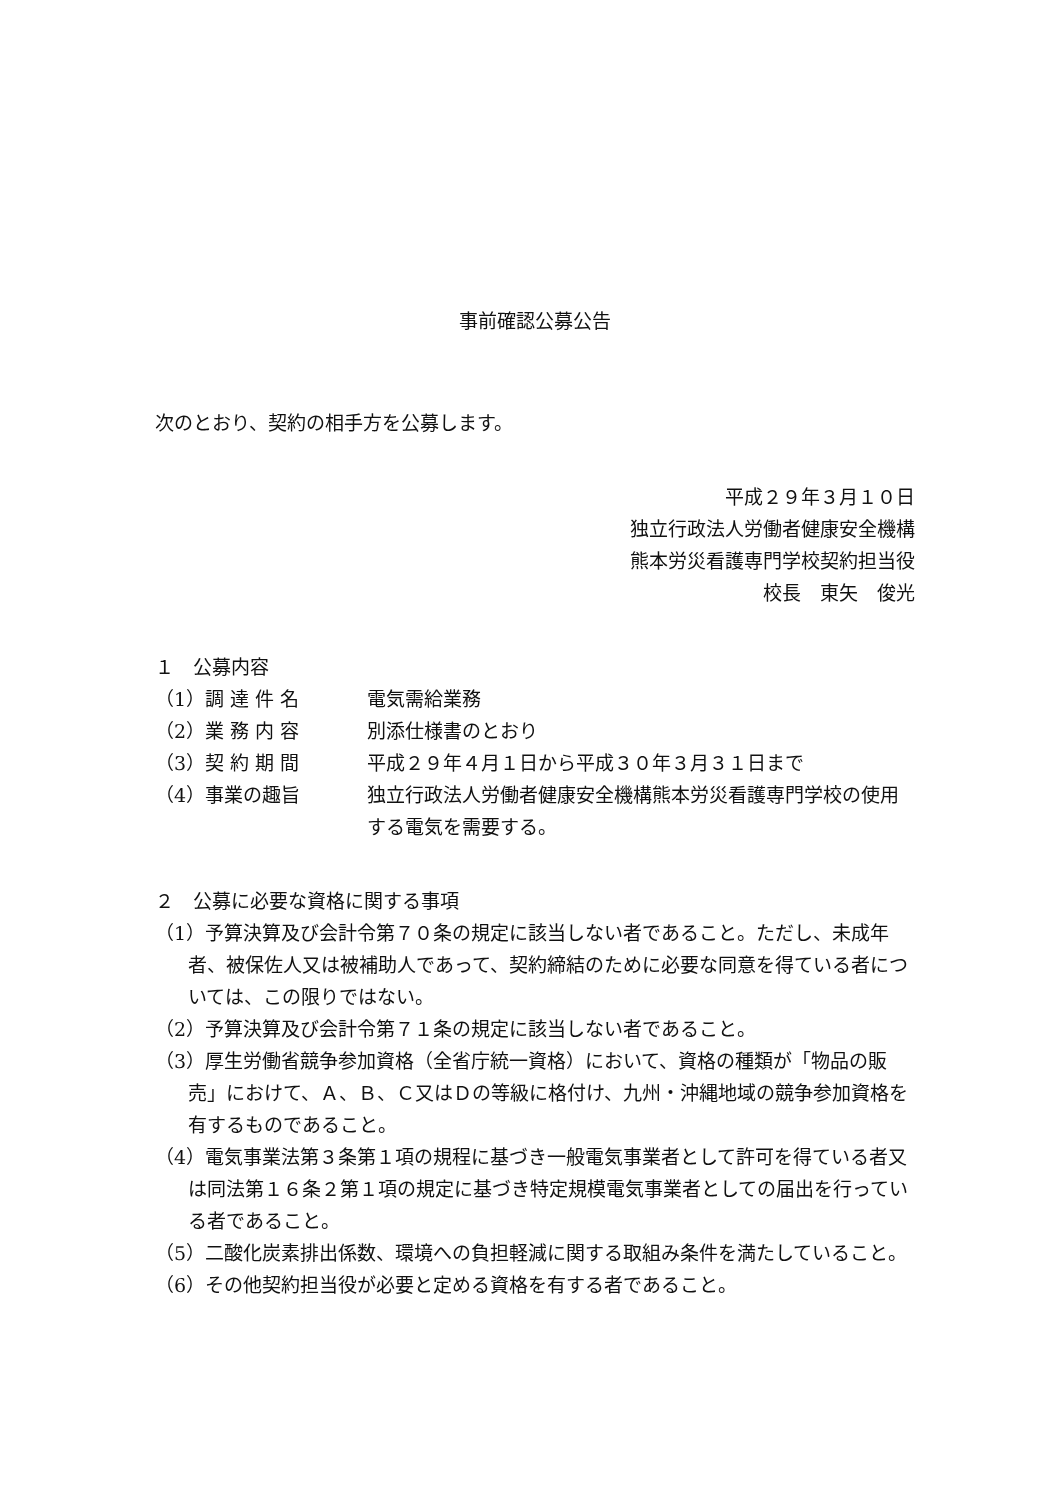事前確認公募公告
次のとおり、契約の相手方を公募します。
平成２９年３月１０日
独立行政法人労働者健康安全機構
熊本労災看護専門学校契約担当役
校長　東矢　俊光
１　公募内容
（1）調 達 件 名 電気需給業務
（2）業 務 内 容 別添仕様書のとおり
（3）契 約 期 間 平成２９年４月１日から平成３０年３月３１日まで
（4）事業の趣旨 独立行政法人労働者健康安全機構熊本労災看護専門学校の使用する電気を需要する。
２　公募に必要な資格に関する事項
（1）予算決算及び会計令第７０条の規定に該当しない者であること。ただし、未成年者、被保佐人又は被補助人であって、契約締結のために必要な同意を得ている者については、この限りではない。
（2）予算決算及び会計令第７１条の規定に該当しない者であること。
（3）厚生労働省競争参加資格（全省庁統一資格）において、資格の種類が「物品の販売」におけて、Ａ、Ｂ、Ｃ又はＤの等級に格付け、九州・沖縄地域の競争参加資格を有するものであること。
（4）電気事業法第３条第１項の規程に基づき一般電気事業者として許可を得ている者又は同法第１６条２第１項の規定に基づき特定規模電気事業者としての届出を行っている者であること。
（5）二酸化炭素排出係数、環境への負担軽減に関する取組み条件を満たしていること。
（6）その他契約担当役が必要と定める資格を有する者であること。